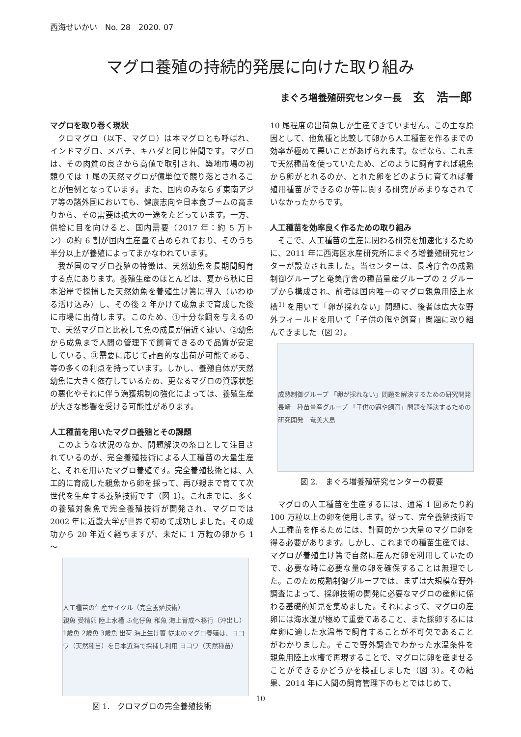西海せいかい　No. 28　2020. 07
マグロ養殖の持続的発展に向けた取り組み
まぐろ増養殖研究センター長 玄　浩一郎
マグロを取り巻く現状
クロマグロ（以下、マグロ）は本マグロとも呼ばれ、インドマグロ、メバチ、キハダと同じ仲間です。マグロは、その肉質の良さから高値で取引され、築地市場の初競りでは 1 尾の天然マグロが億単位で競り落とされることが恒例となっています。また、国内のみならず東南アジア等の諸外国においても、健康志向や日本食ブームの高まりから、その需要は拡大の一途をたどっています。一方、供給に目を向けると、国内需要（2017 年：約 5 万トン）の約 6 割が国内生産量で占められており、そのうち半分以上が養殖によってまかなわれています。
我が国のマグロ養殖の特徴は、天然幼魚を長期間飼育する点にあります。養殖生産のほとんどは、夏から秋に日本沿岸で採捕した天然幼魚を養殖生け簀に導入（いわゆる活け込み）し、その後 2 年かけて成魚まで育成した後に市場に出荷します。このため、①十分な餌を与えるので、天然マグロと比較して魚の成長が倍近く速い、②幼魚から成魚まで人間の管理下で飼育できるので品質が安定している、③需要に応じて計画的な出荷が可能である、等の多くの利点を持っています。しかし、養殖自体が天然幼魚に大きく依存しているため、更なるマグロの資源状態の悪化やそれに伴う漁獲規制の強化によっては、養殖生産が大きな影響を受ける可能性があります。
人工種苗を用いたマグロ養殖とその課題
このような状況のなか、問題解決の糸口として注目されているのが、完全養殖技術による人工種苗の大量生産と、それを用いたマグロ養殖です。完全養殖技術とは、人工的に育成した親魚から卵を採って、再び親まで育てて次世代を生産する養殖技術です（図 1）。これまでに、多くの養殖対象魚で完全養殖技術が開発され、マグロでは 2002 年に近畿大学が世界で初めて成功しました。その成功から 20 年近く経ちますが、未だに 1 万粒の卵から 1～
人工種苗の生産サイクル（完全養殖技術）
親魚 受精卵 陸上水槽 ふ化仔魚 稚魚 海上育成へ移行（沖出し） 1歳魚 2歳魚 3歳魚 出荷 海上生け簀 従来のマグロ養殖は、ヨコワ（天然種苗）を日本近海で採捕し利用 ヨコワ（天然種苗）
図 1.　クロマグロの完全養殖技術
10 尾程度の出荷魚しか生産できていません。この主な原因として、他魚種と比較して卵から人工種苗を作るまでの効率が極めて悪いことがあげられます。なぜなら、これまで天然種苗を使っていたため、どのように飼育すれば親魚から卵がとれるのか、とれた卵をどのように育てれば養殖用種苗ができるのか等に関する研究があまりなされていなかったからです。
人工種苗を効率良く作るための取り組み
そこで、人工種苗の生産に関わる研究を加速化するために、2011 年に西海区水産研究所にまぐろ増養殖研究センターが設立されました。当センターは、長崎庁舎の成熟制御グループと奄美庁舎の種苗量産グループの 2 グループから構成され、前者は国内唯一のマグロ親魚用陸上水槽<sup>1)</sup> を用いて「卵が採れない」問題に、後者は広大な野外フィールドを用いて「子供の餌や飼育」問題に取り組んできました（図 2）。
成熟制御グループ 「卵が採れない」問題を解決するための研究開発　長崎　種苗量産グループ 「子供の餌や飼育」問題を解決するための研究開発　奄美大島
図 2.　まぐろ増養殖研究センターの概要
マグロの人工種苗を生産するには、通常 1 回あたり約 100 万粒以上の卵を使用します。従って、完全養殖技術で人工種苗を作るためには、計画的かつ大量のマグロ卵を得る必要があります。しかし、これまでの種苗生産では、マグロが養殖生け簀で自然に産んだ卵を利用していたので、必要な時に必要な量の卵を確保することは無理でした。このため成熟制御グループでは、まずは大規模な野外調査によって、採卵技術の開発に必要なマグロの産卵に係わる基礎的知見を集めました。それによって、マグロの産卵には海水温が極めて重要であること、また採卵するには産卵に適した水温帯で飼育することが不可欠であることがわかりました。そこで野外調査でわかった水温条件を親魚用陸上水槽で再現することで、マグロに卵を産ませることができるかどうかを検証しました（図 3）。その結果、2014 年に人間の飼育管理下のもとではじめて、
10